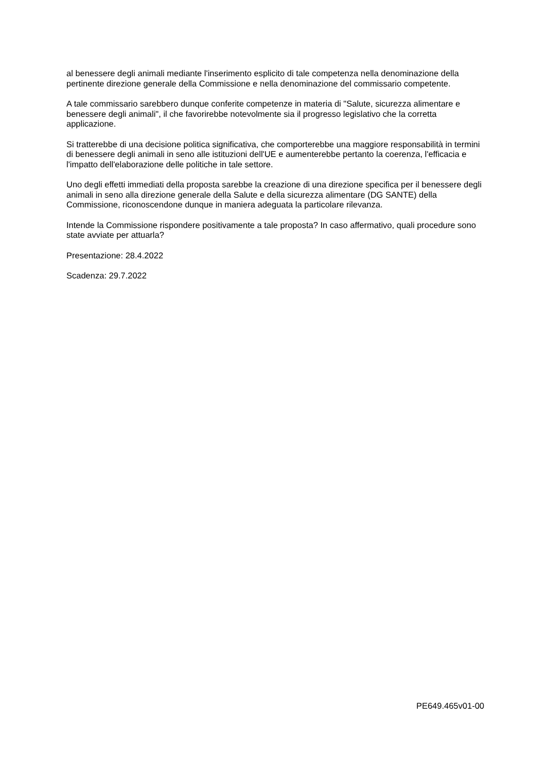al benessere degli animali mediante l'inserimento esplicito di tale competenza nella denominazione della pertinente direzione generale della Commissione e nella denominazione del commissario competente.
A tale commissario sarebbero dunque conferite competenze in materia di "Salute, sicurezza alimentare e benessere degli animali", il che favorirebbe notevolmente sia il progresso legislativo che la corretta applicazione.
Si tratterebbe di una decisione politica significativa, che comporterebbe una maggiore responsabilità in termini di benessere degli animali in seno alle istituzioni dell'UE e aumenterebbe pertanto la coerenza, l'efficacia e l'impatto dell'elaborazione delle politiche in tale settore.
Uno degli effetti immediati della proposta sarebbe la creazione di una direzione specifica per il benessere degli animali in seno alla direzione generale della Salute e della sicurezza alimentare (DG SANTE) della Commissione, riconoscendone dunque in maniera adeguata la particolare rilevanza.
Intende la Commissione rispondere positivamente a tale proposta? In caso affermativo, quali procedure sono state avviate per attuarla?
Presentazione: 28.4.2022
Scadenza: 29.7.2022
PE649.465v01-00